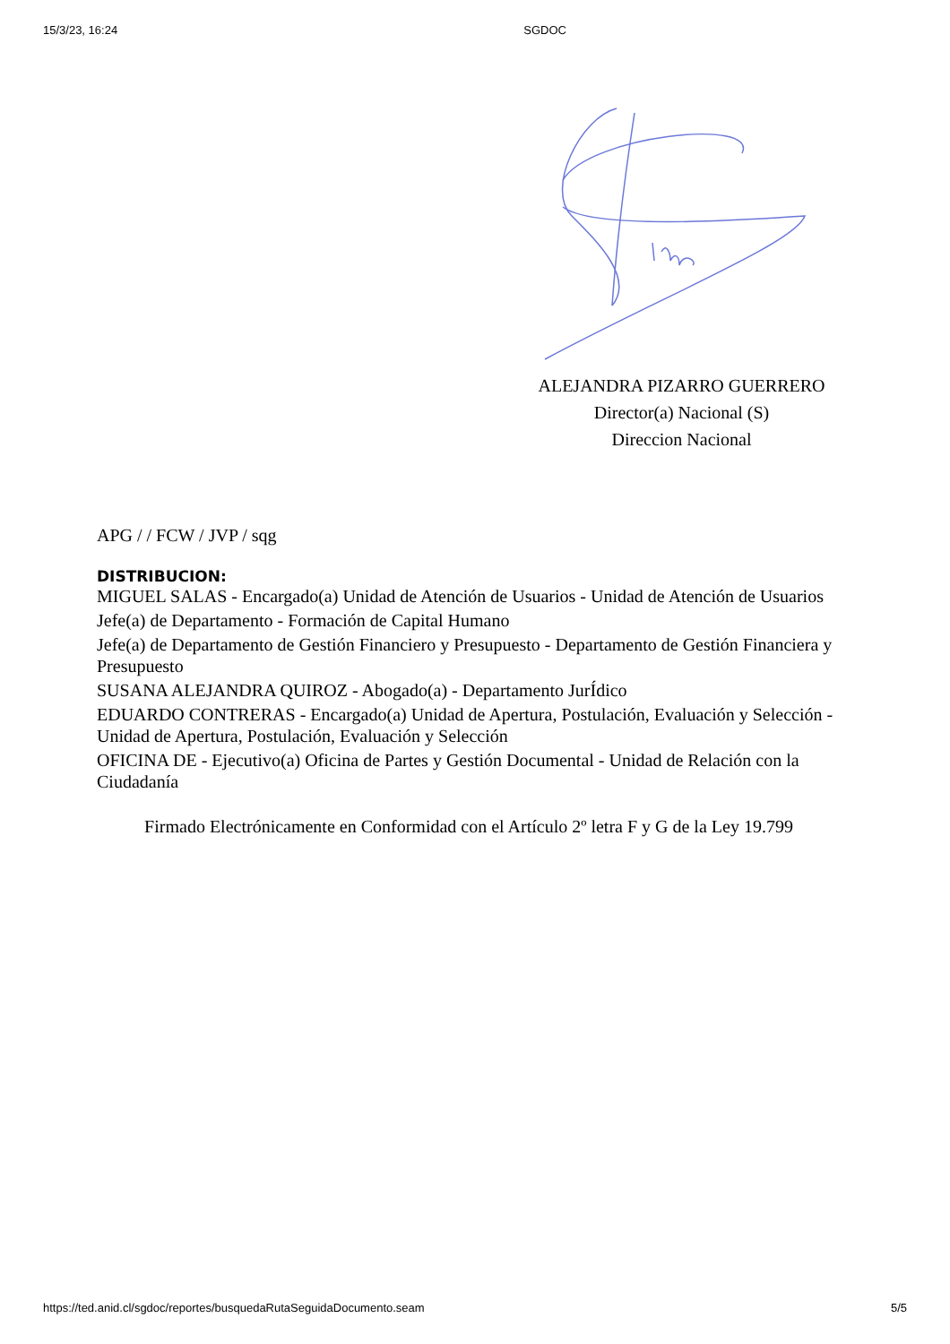15/3/23, 16:24 SGDOC
ALEJANDRA PIZARRO GUERRERO
Director(a) Nacional (S)
Direccion Nacional
APG / / FCW / JVP / sqg
DISTRIBUCION:
MIGUEL SALAS - Encargado(a) Unidad de Atención de Usuarios - Unidad de Atención de Usuarios
Jefe(a) de Departamento - Formación de Capital Humano
Jefe(a) de Departamento de Gestión Financiero y Presupuesto - Departamento de Gestión Financiera y Presupuesto
SUSANA ALEJANDRA QUIROZ - Abogado(a) - Departamento JurÍdico
EDUARDO CONTRERAS - Encargado(a) Unidad de Apertura, Postulación, Evaluación y Selección - Unidad de Apertura, Postulación, Evaluación y Selección
OFICINA DE - Ejecutivo(a) Oficina de Partes y Gestión Documental - Unidad de Relación con la Ciudadanía
Firmado Electrónicamente en Conformidad con el Artículo 2º letra F y G de la Ley 19.799
https://ted.anid.cl/sgdoc/reportes/busquedaRutaSeguidaDocumento.seam 5/5